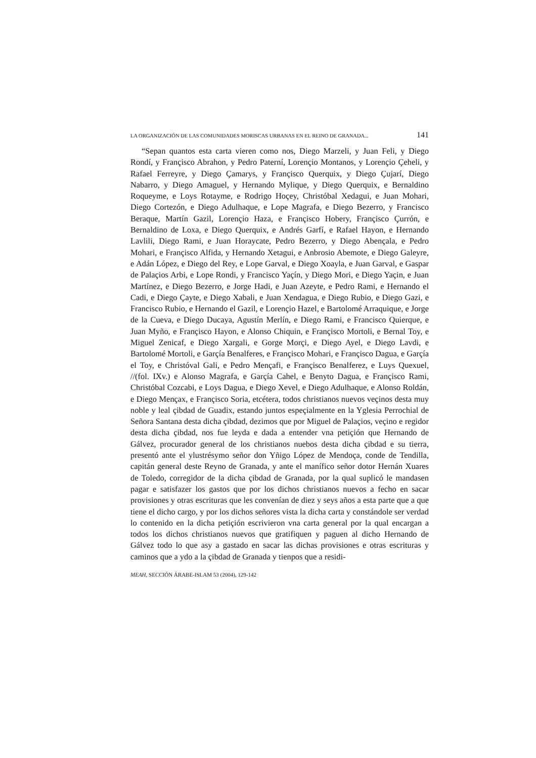LA ORGANIZACIÓN DE LAS COMUNIDADES MORISCAS URBANAS EN EL REINO DE GRANADA... 141
“Sepan quantos esta carta vieren como nos, Diego Marzeli, y Juan Feli, y Diego Rondí, y Françisco Abrahon, y Pedro Paterní, Lorençio Montanos, y Lorençio Çeheli, y Rafael Ferreyre, y Diego Çamarys, y Françisco Querquix, y Diego Çujarí, Diego Nabarro, y Diego Amaguel, y Hernando Mylique, y Diego Querquix, e Bernaldino Roqueyme, e Loys Rotayme, e Rodrigo Hoçey, Christóbal Xedagui, e Juan Mohari, Diego Cortezón, e Diego Adulhaque, e Lope Magrafa, e Diego Bezerro, y Francisco Beraque, Martín Gazil, Lorençio Haza, e Françisco Hobery, Françisco Çurrón, e Bernaldino de Loxa, e Diego Querquix, e Andrés Garfí, e Rafael Hayon, e Hernando Lavlili, Diego Rami, e Juan Horaycate, Pedro Bezerro, y Diego Abençala, e Pedro Mohari, e Françisco Alfida, y Hernando Xetagui, e Anbrosio Abemote, e Diego Galeyre, e Adán López, e Diego del Rey, e Lope Garval, e Diego Xoayla, e Juan Garval, e Gaspar de Palaçios Arbi, e Lope Rondi, y Francisco Yaçín, y Diego Mori, e Diego Yaçin, e Juan Martínez, e Diego Bezerro, e Jorge Hadi, e Juan Azeyte, e Pedro Rami, e Hernando el Cadi, e Diego Çayte, e Diego Xabali, e Juan Xendagua, e Diego Rubio, e Diego Gazi, e Francisco Rubio, e Hernando el Gazil, e Lorençio Hazel, e Bartolomé Arraquique, e Jorge de la Cueva, e Diego Ducaya, Agustín Merlín, e Diego Rami, e Francisco Quierque, e Juan Myño, e Françisco Hayon, e Alonso Chiquin, e Françisco Mortoli, e Bernal Toy, e Miguel Zenicaf, e Diego Xargali, e Gorge Morçi, e Diego Ayel, e Diego Lavdi, e Bartolomé Mortoli, e Garçía Benalferes, e Françisco Mohari, e Françisco Dagua, e Garçía el Toy, e Christóval Gali, e Pedro Mençafi, e Françisco Benalferez, e Luys Quexuel, //(fol. IXv.) e Alonso Magrafa, e Garçía Cahel, e Benyto Dagua, e Françisco Rami, Christóbal Cozcabi, e Loys Dagua, e Diego Xevel, e Diego Adulhaque, e Alonso Roldán, e Diego Mençax, e Françisco Soria, etcétera, todos christianos nuevos veçinos desta muy noble y leal çibdad de Guadix, estando juntos espeçialmente en la Yglesia Perrochial de Señora Santana desta dicha çibdad, dezimos que por Miguel de Palaçios, veçino e regidor desta dicha çibdad, nos fue leyda e dada a entender vna petiçión que Hernando de Gálvez, procurador general de los christianos nuebos desta dicha çibdad e su tierra, presentó ante el ylustrésymo señor don Yñigo López de Mendoça, conde de Tendilla, capitán general deste Reyno de Granada, y ante el manífico señor dotor Hernán Xuares de Toledo, corregidor de la dicha çibdad de Granada, por la qual suplicó le mandasen pagar e satisfazer los gastos que por los dichos christianos nuevos a fecho en sacar provisiones y otras escrituras que les convenían de diez y seys años a esta parte que a que tiene el dicho cargo, y por los dichos señores vista la dicha carta y constándole ser verdad lo contenido en la dicha petiçión escrivieron vna carta general por la qual encargan a todos los dichos christianos nuevos que gratifiquen y paguen al dicho Hernando de Gálvez todo lo que asy a gastado en sacar las dichas provisiones e otras escrituras y caminos que a ydo a la çibdad de Granada y tienpos que a residi-
MEAH, SECCIÓN ÁRABE-ISLAM 53 (2004), 129-142